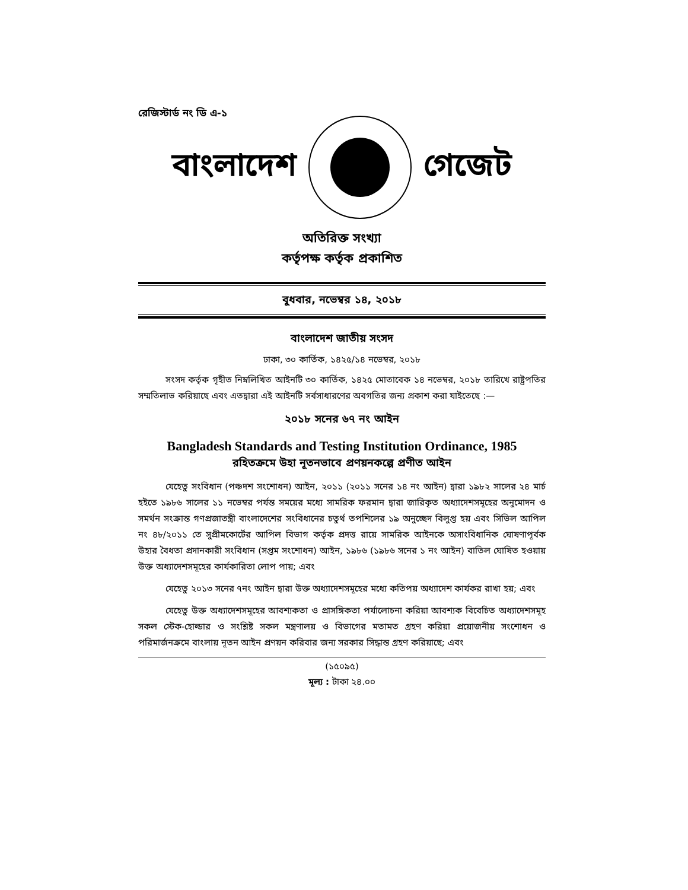রেজিস্টার্ড নং ডি এ-১
বাংলাদেশ গেজেট
অতিরিক্ত সংখ্যা
কর্তৃপক্ষ কর্তৃক প্রকাশিত
বুধবার, নভেম্বর ১৪, ২০১৮
বাংলাদেশ জাতীয় সংসদ
ঢাকা, ৩০ কার্তিক, ১৪২৫/১৪ নভেম্বর, ২০১৮
সংসদ কর্তৃক গৃহীত নিম্নলিখিত আইনটি ৩০ কার্তিক, ১৪২৫ মোতাবেক ১৪ নভেম্বর, ২০১৮ তারিখে রাষ্ট্রপতির সম্মতিলাভ করিয়াছে এবং এতদ্বারা এই আইনটি সর্বসাধারণের অবগতির জন্য প্রকাশ করা যাইতেছে :—
২০১৮ সনের ৬৭ নং আইন
Bangladesh Standards and Testing Institution Ordinance, 1985
রহিতক্রমে উহা নূতনভাবে প্রণয়নকল্পে প্রণীত আইন
যেহেতু সংবিধান (পঞ্চদশ সংশোধন) আইন, ২০১১ (২০১১ সনের ১৪ নং আইন) দ্বারা ১৯৮২ সালের ২৪ মার্চ হইতে ১৯৮৬ সালের ১১ নভেম্বর পর্যন্ত সময়ের মধ্যে সামরিক ফরমান দ্বারা জারিকৃত অধ্যাদেশসমূহের অনুমোদন ও সমর্থন সংক্রান্ত গণপ্রজাতন্ত্রী বাংলাদেশের সংবিধানের চতুর্থ তপশিলের ১৯ অনুচ্ছেদ বিলুপ্ত হয় এবং সিভিল আপিল নং ৪৮/২০১১ তে সুপ্রীমকোর্টের আপিল বিভাগ কর্তৃক প্রদত্ত রায়ে সামরিক আইনকে অসাংবিধানিক ঘোষণাপূর্বক উহার বৈধতা প্রদানকারী সংবিধান (সপ্তম সংশোধন) আইন, ১৯৮৬ (১৯৮৬ সনের ১ নং আইন) বাতিল ঘোষিত হওয়ায় উক্ত অধ্যাদেশসমূহের কার্যকারিতা লোপ পায়; এবং
যেহেতু ২০১৩ সনের ৭নং আইন দ্বারা উক্ত অধ্যাদেশসমূহের মধ্যে কতিপয় অধ্যাদেশ কার্যকর রাখা হয়; এবং
যেহেতু উক্ত অধ্যাদেশসমূহের আবশ্যকতা ও প্রাসঙ্গিকতা পর্যালোচনা করিয়া আবশ্যক বিবেচিত অধ্যাদেশসমূহ সকল স্টেক-হোল্ডার ও সংশ্লিষ্ট সকল মন্ত্রণালয় ও বিভাগের মতামত গ্রহণ করিয়া প্রয়োজনীয় সংশোধন ও পরিমার্জনক্রমে বাংলায় নূতন আইন প্রণয়ন করিবার জন্য সরকার সিদ্ধান্ত গ্রহণ করিয়াছে; এবং
(১৫০৯৫)
মূল্য : টাকা ২৪.০০